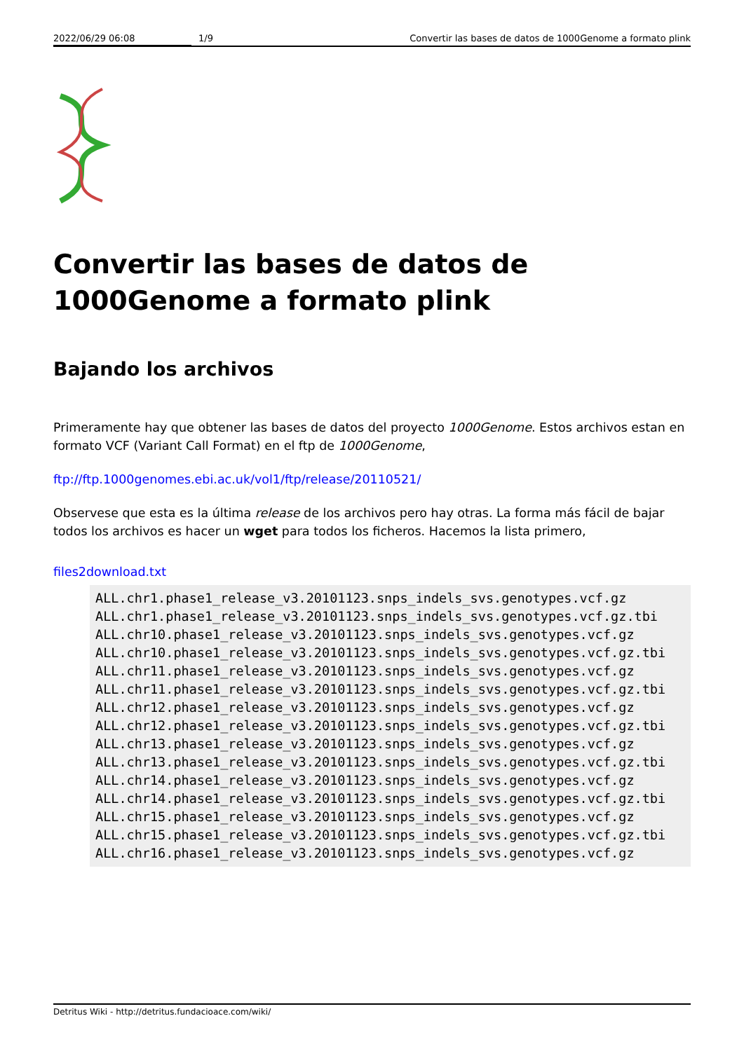2022/06/29 06:08 1/9 Convertir las bases de datos de 1000Genome a formato plink
Convertir las bases de datos de 1000Genome a formato plink
Bajando los archivos
Primeramente hay que obtener las bases de datos del proyecto 1000Genome. Estos archivos estan en formato VCF (Variant Call Format) en el ftp de 1000Genome,
ftp://ftp.1000genomes.ebi.ac.uk/vol1/ftp/release/20110521/
Observese que esta es la última release de los archivos pero hay otras. La forma más fácil de bajar todos los archivos es hacer un wget para todos los ficheros. Hacemos la lista primero,
files2download.txt
ALL.chr1.phase1_release_v3.20101123.snps_indels_svs.genotypes.vcf.gz
ALL.chr1.phase1_release_v3.20101123.snps_indels_svs.genotypes.vcf.gz.tbi
ALL.chr10.phase1_release_v3.20101123.snps_indels_svs.genotypes.vcf.gz
ALL.chr10.phase1_release_v3.20101123.snps_indels_svs.genotypes.vcf.gz.tbi
ALL.chr11.phase1_release_v3.20101123.snps_indels_svs.genotypes.vcf.gz
ALL.chr11.phase1_release_v3.20101123.snps_indels_svs.genotypes.vcf.gz.tbi
ALL.chr12.phase1_release_v3.20101123.snps_indels_svs.genotypes.vcf.gz
ALL.chr12.phase1_release_v3.20101123.snps_indels_svs.genotypes.vcf.gz.tbi
ALL.chr13.phase1_release_v3.20101123.snps_indels_svs.genotypes.vcf.gz
ALL.chr13.phase1_release_v3.20101123.snps_indels_svs.genotypes.vcf.gz.tbi
ALL.chr14.phase1_release_v3.20101123.snps_indels_svs.genotypes.vcf.gz
ALL.chr14.phase1_release_v3.20101123.snps_indels_svs.genotypes.vcf.gz.tbi
ALL.chr15.phase1_release_v3.20101123.snps_indels_svs.genotypes.vcf.gz
ALL.chr15.phase1_release_v3.20101123.snps_indels_svs.genotypes.vcf.gz.tbi
ALL.chr16.phase1_release_v3.20101123.snps_indels_svs.genotypes.vcf.gz
Detritus Wiki - http://detritus.fundacioace.com/wiki/